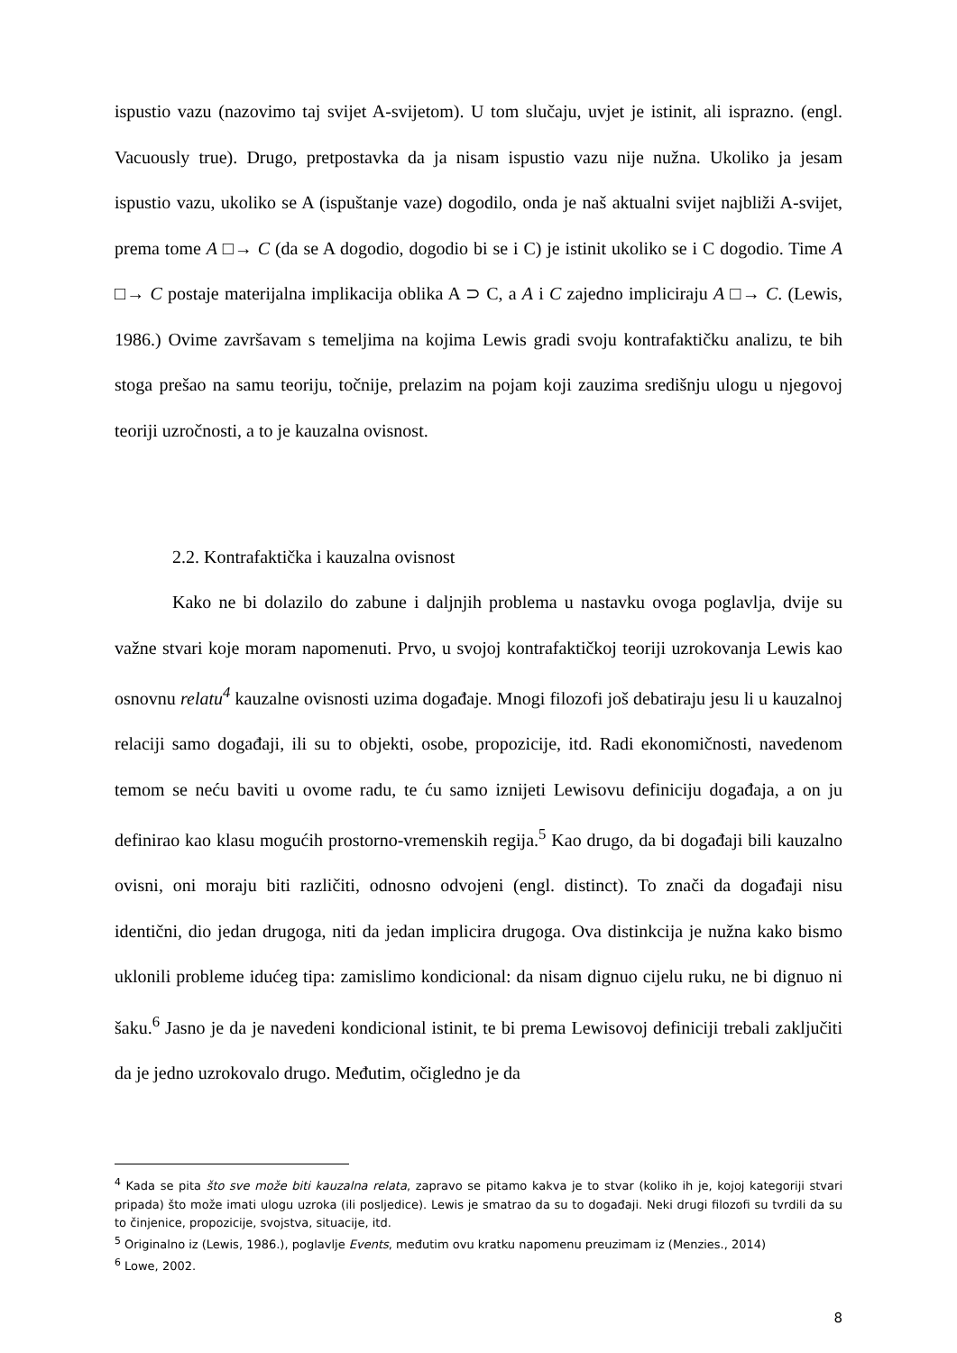ispustio vazu (nazovimo taj svijet A-svijetom). U tom slučaju, uvjet je istinit, ali isprazno. (engl. Vacuously true). Drugo, pretpostavka da ja nisam ispustio vazu nije nužna. Ukoliko ja jesam ispustio vazu, ukoliko se A (ispuštanje vaze) dogodilo, onda je naš aktualni svijet najbliži A-svijet, prema tome A □→ C (da se A dogodio, dogodio bi se i C) je istinit ukoliko se i C dogodio. Time A □→ C postaje materijalna implikacija oblika A ⊃ C, a A i C zajedno impliciraju A □→ C. (Lewis, 1986.) Ovime završavam s temeljima na kojima Lewis gradi svoju kontrafaktičku analizu, te bih stoga prešao na samu teoriju, točnije, prelazim na pojam koji zauzima središnju ulogu u njegovoj teoriji uzročnosti, a to je kauzalna ovisnost.
2.2. Kontrafaktička i kauzalna ovisnost
Kako ne bi dolazilo do zabune i daljnjih problema u nastavku ovoga poglavlja, dvije su važne stvari koje moram napomenuti. Prvo, u svojoj kontrafaktičkoj teoriji uzrokovanja Lewis kao osnovnu relatu<sup>4</sup> kauzalne ovisnosti uzima događaje. Mnogi filozofi još debatiraju jesu li u kauzalnoj relaciji samo događaji, ili su to objekti, osobe, propozicije, itd. Radi ekonomičnosti, navedenom temom se neću baviti u ovome radu, te ću samo iznijeti Lewisovu definiciju događaja, a on ju definirao kao klasu mogućih prostorno-vremenskih regija.<sup>5</sup> Kao drugo, da bi događaji bili kauzalno ovisni, oni moraju biti različiti, odnosno odvojeni (engl. distinct). To znači da događaji nisu identični, dio jedan drugoga, niti da jedan implicira drugoga. Ova distinkcija je nužna kako bismo uklonili probleme idućeg tipa: zamislimo kondicional: da nisam dignuo cijelu ruku, ne bi dignuo ni šaku.<sup>6</sup> Jasno je da je navedeni kondicional istinit, te bi prema Lewisovoj definiciji trebali zaključiti da je jedno uzrokovalo drugo. Međutim, očigledno je da
<sup>4</sup> Kada se pita što sve može biti kauzalna relata, zapravo se pitamo kakva je to stvar (koliko ih je, kojoj kategoriji stvari pripada) što može imati ulogu uzroka (ili posljedice). Lewis je smatrao da su to događaji. Neki drugi filozofi su tvrdili da su to činjenice, propozicije, svojstva, situacije, itd.
<sup>5</sup> Originalno iz (Lewis, 1986.), poglavlje Events, međutim ovu kratku napomenu preuzimam iz (Menzies., 2014)
<sup>6</sup> Lowe, 2002.
8